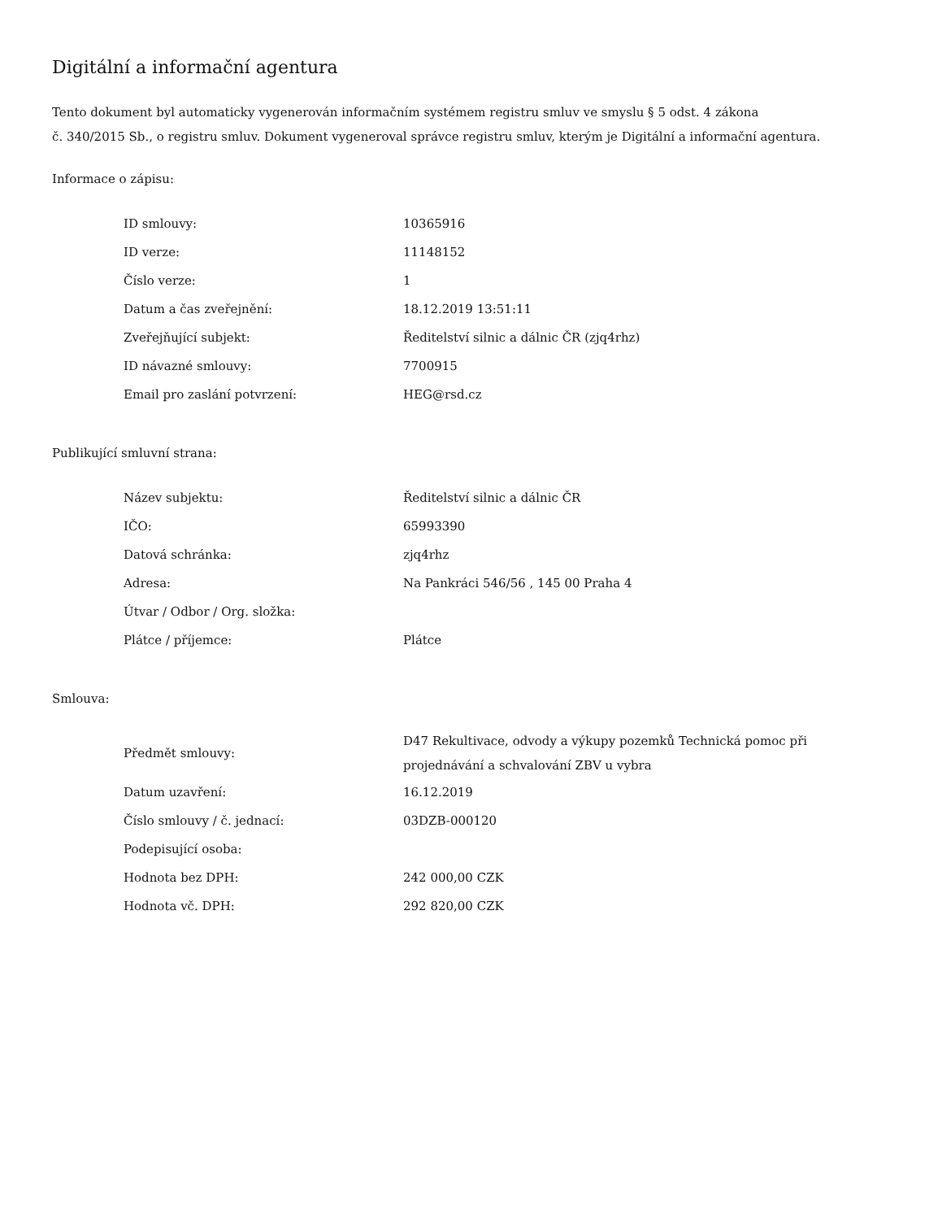Digitální a informační agentura
Tento dokument byl automaticky vygenerován informačním systémem registru smluv ve smyslu § 5 odst. 4 zákona
č. 340/2015 Sb., o registru smluv. Dokument vygeneroval správce registru smluv, kterým je Digitální a informační agentura.
Informace o zápisu:
| ID smlouvy: | 10365916 |
| ID verze: | 11148152 |
| Číslo verze: | 1 |
| Datum a čas zveřejnění: | 18.12.2019 13:51:11 |
| Zveřejňující subjekt: | Ředitelství silnic a dálnic ČR (zjq4rhz) |
| ID návazné smlouvy: | 7700915 |
| Email pro zaslání potvrzení: | HEG@rsd.cz |
Publikující smluvní strana:
| Název subjektu: | Ředitelství silnic a dálnic ČR |
| IČO: | 65993390 |
| Datová schránka: | zjq4rhz |
| Adresa: | Na Pankráci 546/56 , 145 00 Praha 4 |
| Útvar / Odbor / Org. složka: | |
| Plátce / příjemce: | Plátce |
Smlouva:
| Předmět smlouvy: | D47 Rekultivace, odvody a výkupy pozemků Technická pomoc při projednávání a schvalování ZBV u vybra |
| Datum uzavření: | 16.12.2019 |
| Číslo smlouvy / č. jednací: | 03DZB-000120 |
| Podepisující osoba: | |
| Hodnota bez DPH: | 242 000,00 CZK |
| Hodnota vč. DPH: | 292 820,00 CZK |